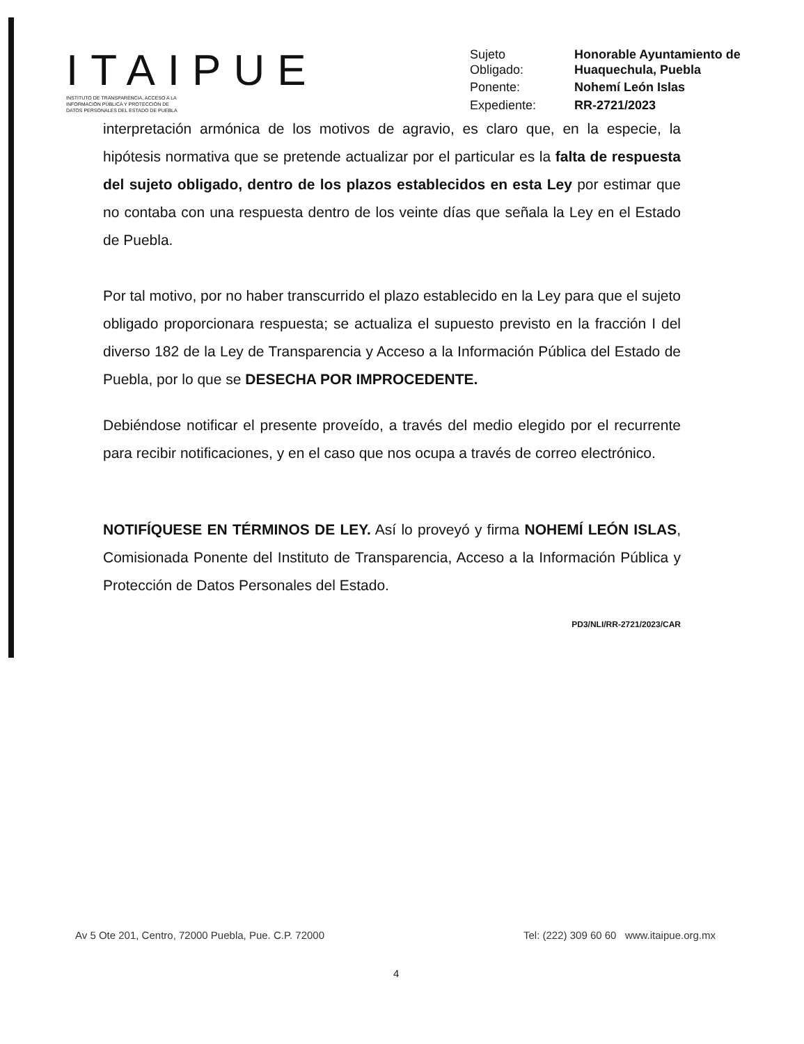ITAIPUE
INSTITUTO DE TRANSPARENCIA, ACCESO A LA
INFORMACIÓN PÚBLICA Y PROTECCIÓN DE
DATOS PERSONALES DEL ESTADO DE PUEBLA
Sujeto
Obligado: Honorable Ayuntamiento de
Huaquechula, Puebla Ponente: Nohemí León Islas Expediente: RR-2721/2023
interpretación armónica de los motivos de agravio, es claro que, en la especie, la hipótesis normativa que se pretende actualizar por el particular es la falta de respuesta del sujeto obligado, dentro de los plazos establecidos en esta Ley por estimar que no contaba con una respuesta dentro de los veinte días que señala la Ley en el Estado de Puebla.
Por tal motivo, por no haber transcurrido el plazo establecido en la Ley para que el sujeto obligado proporcionara respuesta; se actualiza el supuesto previsto en la fracción I del diverso 182 de la Ley de Transparencia y Acceso a la Información Pública del Estado de Puebla, por lo que se DESECHA POR IMPROCEDENTE.
Debiéndose notificar el presente proveído, a través del medio elegido por el recurrente para recibir notificaciones, y en el caso que nos ocupa a través de correo electrónico.
NOTIFÍQUESE EN TÉRMINOS DE LEY. Así lo proveyó y firma NOHEMÍ LEÓN ISLAS, Comisionada Ponente del Instituto de Transparencia, Acceso a la Información Pública y Protección de Datos Personales del Estado.
PD3/NLI/RR-2721/2023/CAR
Av 5 Ote 201, Centro, 72000 Puebla, Pue. C.P. 72000 Tel: (222) 309 60 60 www.itaipue.org.mx
4